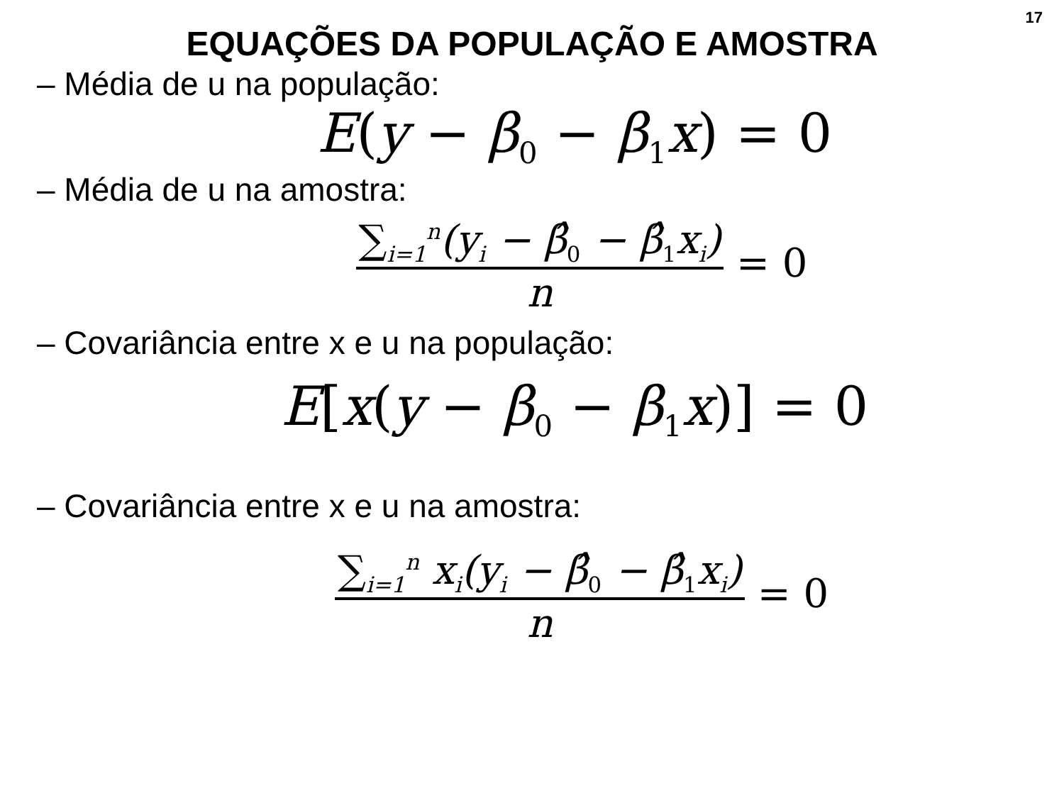17
EQUAÇÕES DA POPULAÇÃO E AMOSTRA
– Média de u na população:
E(y − β<sub>0</sub> − β<sub>1</sub>x) = 0
– Média de u na amostra:
∑<sub>i=1</sub><sup>n</sup>(y<sub>i</sub> − β̂<sub>0</sub> − β̂<sub>1</sub>x<sub>i</sub>)
n
= 0
– Covariância entre x e u na população:
E[x(y − β<sub>0</sub> − β<sub>1</sub>x)] = 0
– Covariância entre x e u na amostra:
∑<sub>i=1</sub><sup>n</sup> x<sub>i</sub>(y<sub>i</sub> − β̂<sub>0</sub> − β̂<sub>1</sub>x<sub>i</sub>)
n
= 0